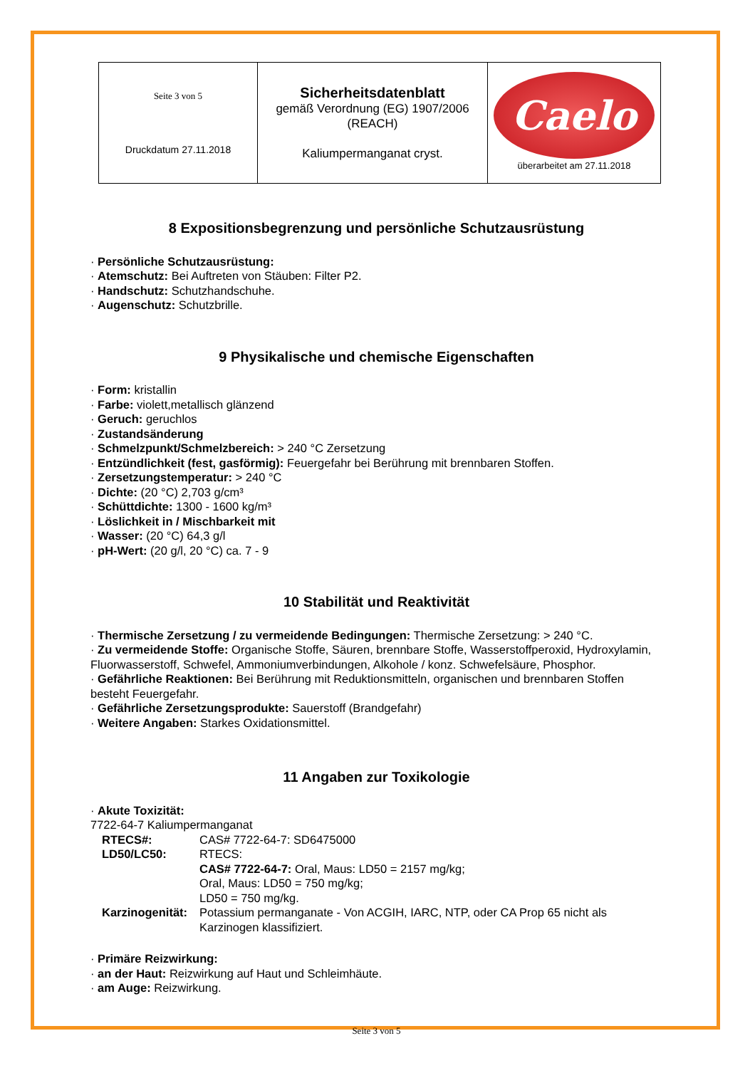| Seite 3 von 5 Druckdatum 27.11.2018 | Sicherheitsdatenblatt gemäß Verordnung (EG) 1907/2006 (REACH) Kaliumpermanganat cryst. | Caelo überarbeitet am 27.11.2018 |
8 Expositionsbegrenzung und persönliche Schutzausrüstung
· Persönliche Schutzausrüstung:
· Atemschutz: Bei Auftreten von Stäuben: Filter P2.
· Handschutz: Schutzhandschuhe.
· Augenschutz: Schutzbrille.
9 Physikalische und chemische Eigenschaften
· Form: kristallin
· Farbe: violett,metallisch glänzend
· Geruch: geruchlos
· Zustandsänderung
· Schmelzpunkt/Schmelzbereich: > 240 °C Zersetzung
· Entzündlichkeit (fest, gasförmig): Feuergefahr bei Berührung mit brennbaren Stoffen.
· Zersetzungstemperatur: > 240 °C
· Dichte: (20 °C) 2,703 g/cm³
· Schüttdichte: 1300 - 1600 kg/m³
· Löslichkeit in / Mischbarkeit mit
· Wasser: (20 °C) 64,3 g/l
· pH-Wert: (20 g/l, 20 °C) ca. 7 - 9
10 Stabilität und Reaktivität
· Thermische Zersetzung / zu vermeidende Bedingungen: Thermische Zersetzung: > 240 °C.
· Zu vermeidende Stoffe: Organische Stoffe, Säuren, brennbare Stoffe, Wasserstoffperoxid, Hydroxylamin, Fluorwasserstoff, Schwefel, Ammoniumverbindungen, Alkohole / konz. Schwefelsäure, Phosphor.
· Gefährliche Reaktionen: Bei Berührung mit Reduktionsmitteln, organischen und brennbaren Stoffen besteht Feuergefahr.
· Gefährliche Zersetzungsprodukte: Sauerstoff (Brandgefahr)
· Weitere Angaben: Starkes Oxidationsmittel.
11 Angaben zur Toxikologie
· Akute Toxizität:
7722-64-7 Kaliumpermanganat
| RTECS#: | CAS# 7722-64-7: SD6475000 |
| LD50/LC50: | RTECS: CAS# 7722-64-7: Oral, Maus: LD50 = 2157 mg/kg; Oral, Maus: LD50 = 750 mg/kg; LD50 = 750 mg/kg. |
| Karzinogenität: | Potassium permanganate - Von ACGIH, IARC, NTP, oder CA Prop 65 nicht als Karzinogen klassifiziert. |
· Primäre Reizwirkung:
· an der Haut: Reizwirkung auf Haut und Schleimhäute.
· am Auge: Reizwirkung.
Seite 3 von 5